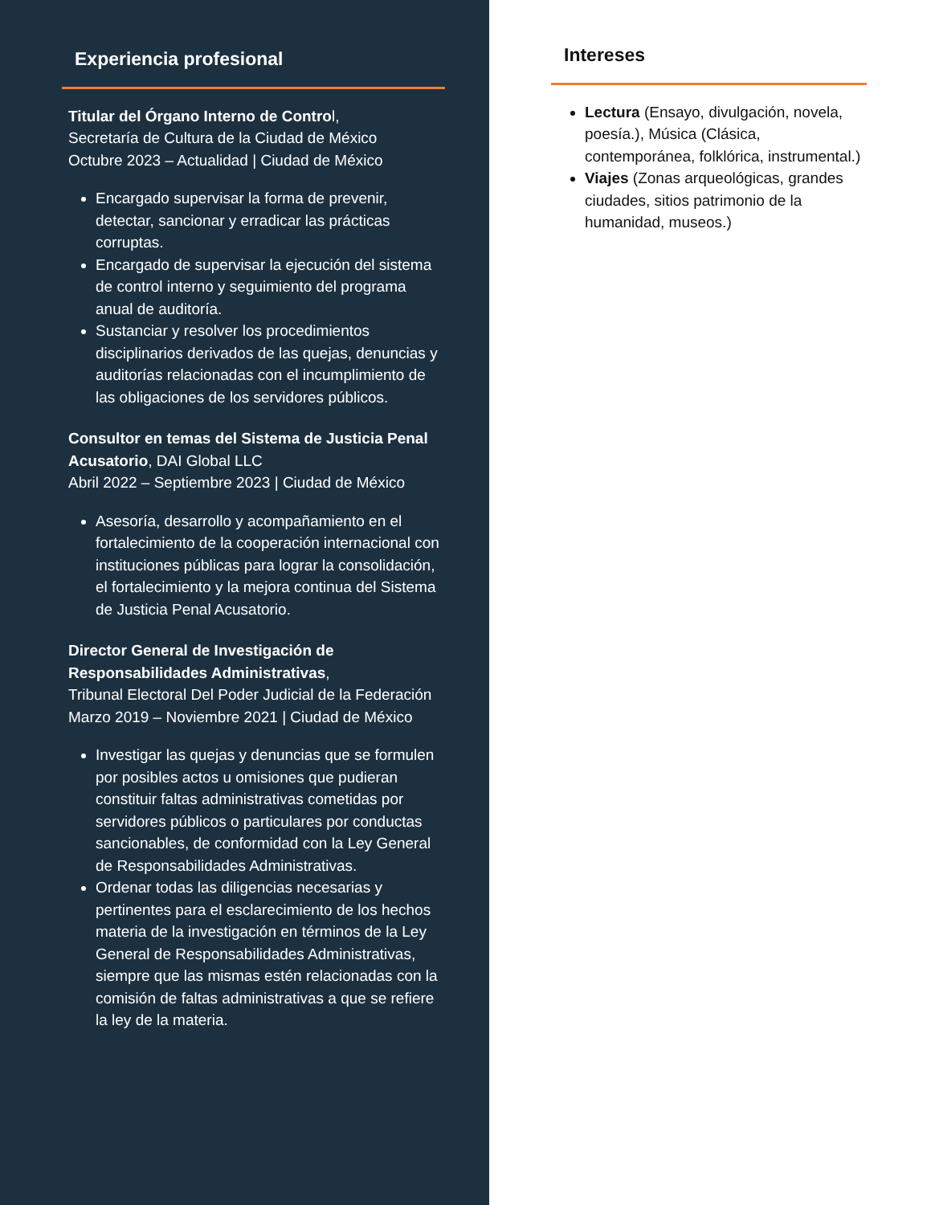Experiencia profesional
Titular del Órgano Interno de Control,
Secretaría de Cultura de la Ciudad de México
Octubre 2023 – Actualidad | Ciudad de México
Encargado supervisar la forma de prevenir, detectar, sancionar y erradicar las prácticas corruptas.
Encargado de supervisar la ejecución del sistema de control interno y seguimiento del programa anual de auditoría.
Sustanciar y resolver los procedimientos disciplinarios derivados de las quejas, denuncias y auditorías relacionadas con el incumplimiento de las obligaciones de los servidores públicos.
Consultor en temas del Sistema de Justicia Penal Acusatorio, DAI Global LLC
Abril 2022 – Septiembre 2023 | Ciudad de México
Asesoría, desarrollo y acompañamiento en el fortalecimiento de la cooperación internacional con instituciones públicas para lograr la consolidación, el fortalecimiento y la mejora continua del Sistema de Justicia Penal Acusatorio.
Director General de Investigación de Responsabilidades Administrativas,
Tribunal Electoral Del Poder Judicial de la Federación
Marzo 2019 – Noviembre 2021 | Ciudad de México
Investigar las quejas y denuncias que se formulen por posibles actos u omisiones que pudieran constituir faltas administrativas cometidas por servidores públicos o particulares por conductas sancionables, de conformidad con la Ley General de Responsabilidades Administrativas.
Ordenar todas las diligencias necesarias y pertinentes para el esclarecimiento de los hechos materia de la investigación en términos de la Ley General de Responsabilidades Administrativas, siempre que las mismas estén relacionadas con la comisión de faltas administrativas a que se refiere la ley de la materia.
Intereses
Lectura (Ensayo, divulgación, novela, poesía.), Música (Clásica, contemporánea, folklórica, instrumental.)
Viajes (Zonas arqueológicas, grandes ciudades, sitios patrimonio de la humanidad, museos.)